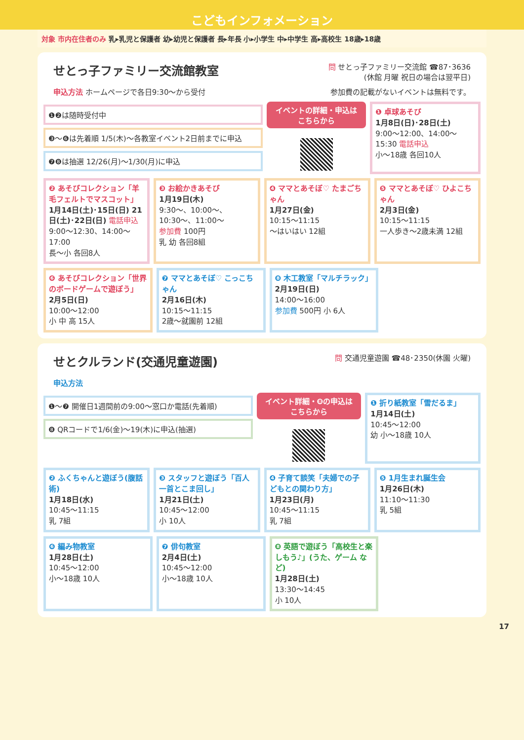こどもインフォメーション
対象 市内在住者のみ 乳▸乳児と保護者 幼▸幼児と保護者 長▸年長 小▸小学生 中▸中学生 高▸高校生 18歳▸18歳
問 せとっ子ファミリー交流館 ☎87･3636
(休館 月曜 祝日の場合は翌平日)
せとっ子ファミリー交流館教室
申込方法 ホームページで各日9:30〜から受付 参加費の記載がないイベントは無料です。
❶❷は随時受付中
❸〜❻は先着順 1/5(木)〜各教室イベント2日前までに申込
❼❽は抽選 12/26(月)〜1/30(月)に申込
イベントの詳細・申込は
こちらから
❶ 卓球あそび
1月8日(日)･28日(土)
9:00〜12:00、14:00〜15:30 電話申込
小〜18歳 各回10人
❷ あそびコレクション「羊毛フェルトでマスコット」
1月14日(土)･15日(日) 21日(土)･22日(日) 電話申込
9:00〜12:30、14:00〜17:00
長〜小 各回8人
❸ お絵かきあそび
1月19日(木)
9:30〜、10:00〜、10:30〜、11:00〜
参加費 100円
乳 幼 各回8組
❹ ママとあそぼ♡ たまごちゃん
1月27日(金)
10:15〜11:15
〜はいはい 12組
❺ ママとあそぼ♡ ひよこちゃん
2月3日(金)
10:15〜11:15
一人歩き〜2歳未満 12組
❻ あそびコレクション「世界のボードゲームで遊ぼう」
2月5日(日)
10:00〜12:00
小 中 高 15人
❼ ママとあそぼ♡ こっこちゃん
2月16日(木)
10:15〜11:15
2歳〜就園前 12組
❽ 木工教室「マルチラック」
2月19日(日)
14:00〜16:00
参加費 500円 小 6人
問 交通児童遊園 ☎48･2350(休園 火曜)
せとクルランド(交通児童遊園)
申込方法
❶〜❼ 開催日1週間前の9:00〜窓口か電話(先着順)
❽ QRコードで1/6(金)〜19(木)に申込(抽選)
イベント詳細・❽の申込は
こちらから
❶ 折り紙教室「雪だるま」
1月14日(土)
10:45〜12:00
幼 小〜18歳 10人
❷ ふくちゃんと遊ぼう(腹話術)
1月18日(水)
10:45〜11:15
乳 7組
❸ スタッフと遊ぼう「百人一首とこま回し」
1月21日(土)
10:45〜12:00
小 10人
❹ 子育て談笑「夫婦での子どもとの関わり方」
1月23日(月)
10:45〜11:15
乳 7組
❺ 1月生まれ誕生会
1月26日(木)
11:10〜11:30
乳 5組
❻ 編み物教室
1月28日(土)
10:45〜12:00
小〜18歳 10人
❼ 俳句教室
2月4日(土)
10:45〜12:00
小〜18歳 10人
❽ 英語で遊ぼう「高校生と楽しもう♪」(うた、ゲーム など)
1月28日(土)
13:30〜14:45
小 10人
17